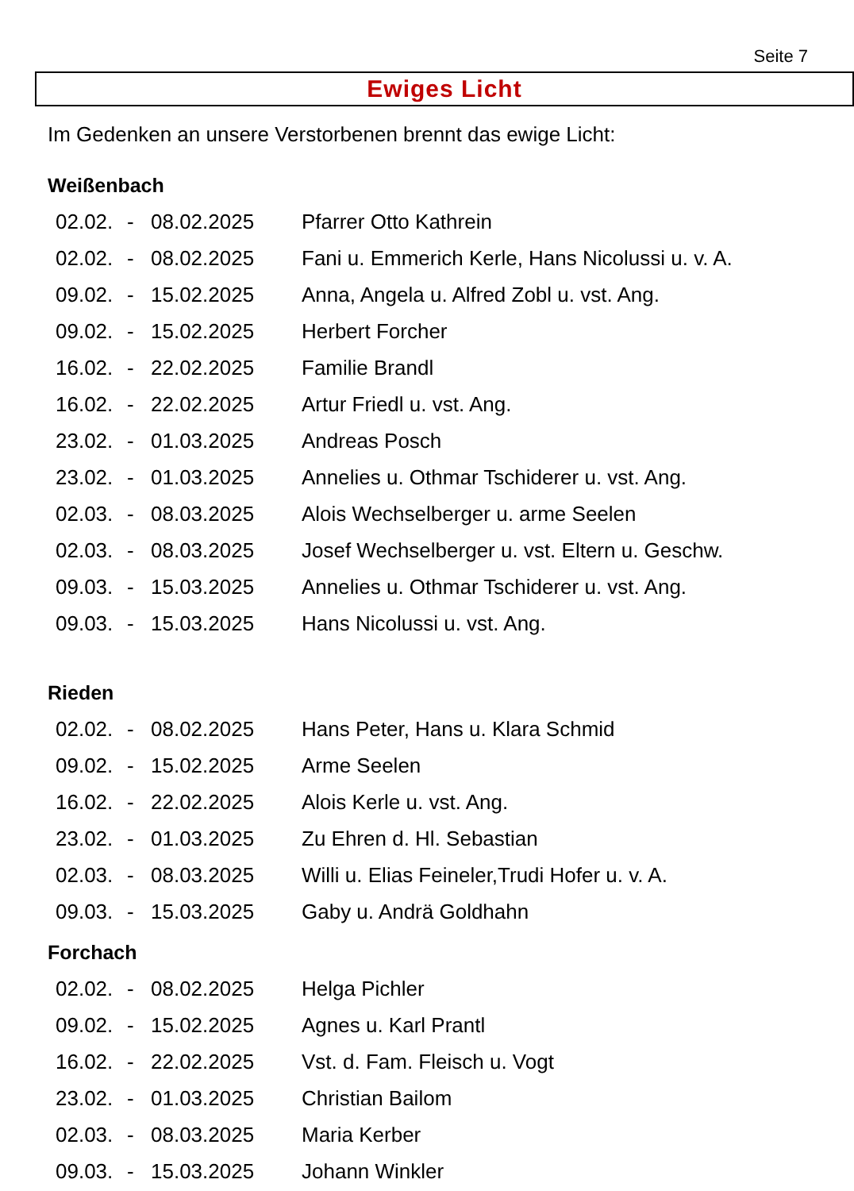Seite 7
Ewiges Licht
Im Gedenken an unsere Verstorbenen brennt das ewige Licht:
Weißenbach
| 02.02. | - | 08.02.2025 | Pfarrer Otto Kathrein |
| 02.02. | - | 08.02.2025 | Fani u. Emmerich Kerle, Hans Nicolussi u. v. A. |
| 09.02. | - | 15.02.2025 | Anna, Angela u. Alfred Zobl u. vst. Ang. |
| 09.02. | - | 15.02.2025 | Herbert Forcher |
| 16.02. | - | 22.02.2025 | Familie Brandl |
| 16.02. | - | 22.02.2025 | Artur Friedl u. vst. Ang. |
| 23.02. | - | 01.03.2025 | Andreas Posch |
| 23.02. | - | 01.03.2025 | Annelies u. Othmar Tschiderer u. vst. Ang. |
| 02.03. | - | 08.03.2025 | Alois Wechselberger u. arme Seelen |
| 02.03. | - | 08.03.2025 | Josef Wechselberger u. vst. Eltern u. Geschw. |
| 09.03. | - | 15.03.2025 | Annelies u. Othmar Tschiderer u. vst. Ang. |
| 09.03. | - | 15.03.2025 | Hans Nicolussi u. vst. Ang. |
Rieden
| 02.02. | - | 08.02.2025 | Hans Peter, Hans u. Klara Schmid |
| 09.02. | - | 15.02.2025 | Arme Seelen |
| 16.02. | - | 22.02.2025 | Alois Kerle u. vst. Ang. |
| 23.02. | - | 01.03.2025 | Zu Ehren d. Hl. Sebastian |
| 02.03. | - | 08.03.2025 | Willi u. Elias Feineler,Trudi Hofer u. v. A. |
| 09.03. | - | 15.03.2025 | Gaby u. Andrä Goldhahn |
Forchach
| 02.02. | - | 08.02.2025 | Helga Pichler |
| 09.02. | - | 15.02.2025 | Agnes u. Karl Prantl |
| 16.02. | - | 22.02.2025 | Vst. d. Fam. Fleisch u. Vogt |
| 23.02. | - | 01.03.2025 | Christian Bailom |
| 02.03. | - | 08.03.2025 | Maria Kerber |
| 09.03. | - | 15.03.2025 | Johann Winkler |